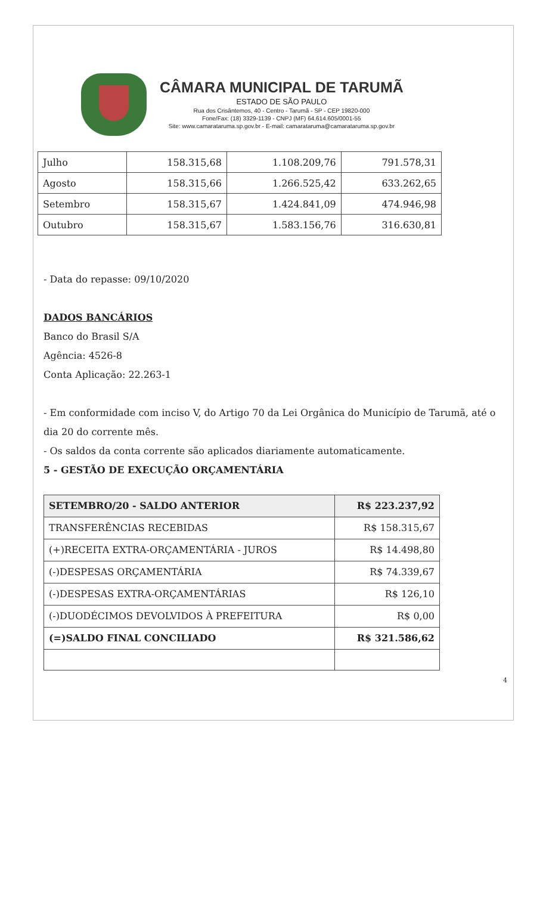CÂMARA MUNICIPAL DE TARUMÃ
ESTADO DE SÃO PAULO
Rua dos Crisântemos, 40 - Centro - Tarumã - SP - CEP 19820-000
Fone/Fax: (18) 3329-1139 - CNPJ (MF) 64.614.605/0001-55
Site: www.camaratarumа.sp.gov.br - E-mail: camaratarumа@camaratarumа.sp.gov.br
| Julho | 158.315,68 | 1.108.209,76 | 791.578,31 |
| Agosto | 158.315,66 | 1.266.525,42 | 633.262,65 |
| Setembro | 158.315,67 | 1.424.841,09 | 474.946,98 |
| Outubro | 158.315,67 | 1.583.156,76 | 316.630,81 |
- Data do repasse: 09/10/2020
DADOS BANCÁRIOS
Banco do Brasil S/A
Agência: 4526-8
Conta Aplicação: 22.263-1
- Em conformidade com inciso V, do Artigo 70 da Lei Orgânica do Município de Tarumã, até o dia 20 do corrente mês.
- Os saldos da conta corrente são aplicados diariamente automaticamente.
5 - GESTÃO DE EXECUÇÃO ORÇAMENTÁRIA
| SETEMBRO/20 - SALDO ANTERIOR | R$ 223.237,92 |
| TRANSFERÊNCIAS RECEBIDAS | R$ 158.315,67 |
| (+)RECEITA EXTRA-ORÇAMENTÁRIA - JUROS | R$ 14.498,80 |
| (-)DESPESAS ORÇAMENTÁRIA | R$ 74.339,67 |
| (-)DESPESAS EXTRA-ORÇAMENTÁRIAS | R$ 126,10 |
| (-)DUODÉCIMOS DEVOLVIDOS À PREFEITURA | R$ 0,00 |
| (=)SALDO FINAL CONCILIADO | R$ 321.586,62 |
4